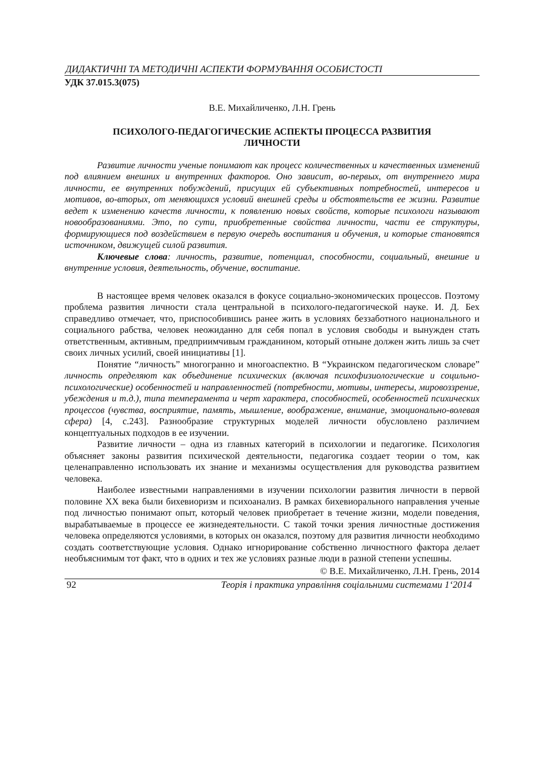ДИДАКТИЧНІ ТА МЕТОДИЧНІ АСПЕКТИ ФОРМУВАННЯ ОСОБИСТОСТІ
УДК 37.015.3(075)
В.Е. Михайличенко, Л.Н. Грень
ПСИХОЛОГО-ПЕДАГОГИЧЕСКИЕ АСПЕКТЫ ПРОЦЕССА РАЗВИТИЯ
ЛИЧНОСТИ
Развитие личности ученые понимают как процесс количественных и качественных изменений под влиянием внешних и внутренних факторов. Оно зависит, во-первых, от внутреннего мира личности, ее внутренних побуждений, присущих ей субъективных потребностей, интересов и мотивов, во-вторых, от меняющихся условий внешней среды и обстоятельств ее жизни. Развитие ведет к изменению качеств личности, к появлению новых свойств, которые психологи называют новообразованиями. Это, по сути, приобретенные свойства личности, части ее структуры, формирующиеся под воздействием в первую очередь воспитания и обучения, и которые становятся источником, движущей силой развития.
Ключевые слова: личность, развитие, потенциал, способности, социальный, внешние и внутренние условия, деятельность, обучение, воспитание.
В настоящее время человек оказался в фокусе социально-экономических процессов. Поэтому проблема развития личности стала центральной в психолого-педагогической науке. И. Д. Бех справедливо отмечает, что, приспособившись ранее жить в условиях беззаботного национального и социального рабства, человек неожиданно для себя попал в условия свободы и вынужден стать ответственным, активным, предприимчивым гражданином, который отныне должен жить лишь за счет своих личных усилий, своей инициативы [1].
Понятие “личность” многогранно и многоаспектно. В “Украинском педагогическом словаре” личность определяют как объединение психических (включая психофизиологические и социльно-психологические) особенностей и направленностей (потребности, мотивы, интересы, мировоззрение, убеждения и т.д.), типа темперамента и черт характера, способностей, особенностей психических процессов (чувства, восприятие, память, мышление, воображение, внимание, эмоционально-волевая сфера) [4, с.243]. Разнообразие структурных моделей личности обусловлено различием концептуальных подходов в ее изучении.
Развитие личности – одна из главных категорий в психологии и педагогике. Психология объясняет законы развития психической деятельности, педагогика создает теории о том, как целенаправленно использовать их знание и механизмы осуществления для руководства развитием человека.
Наиболее известными направлениями в изучении психологии развития личности в первой половине XX века были бихевиоризм и психоанализ. В рамках бихевиорального направления ученые под личностью понимают опыт, который человек приобретает в течение жизни, модели поведения, вырабатываемые в процессе ее жизнедеятельности. С такой точки зрения личностные достижения человека определяются условиями, в которых он оказался, поэтому для развития личности необходимо создать соответствующие условия. Однако игнорирование собственно личностного фактора делает необъяснимым тот факт, что в одних и тех же условиях разные люди в разной степени успешны.
© В.Е. Михайличенко, Л.Н. Грень, 2014
92 Теорія і практика управління соціальними системами 1‘2014